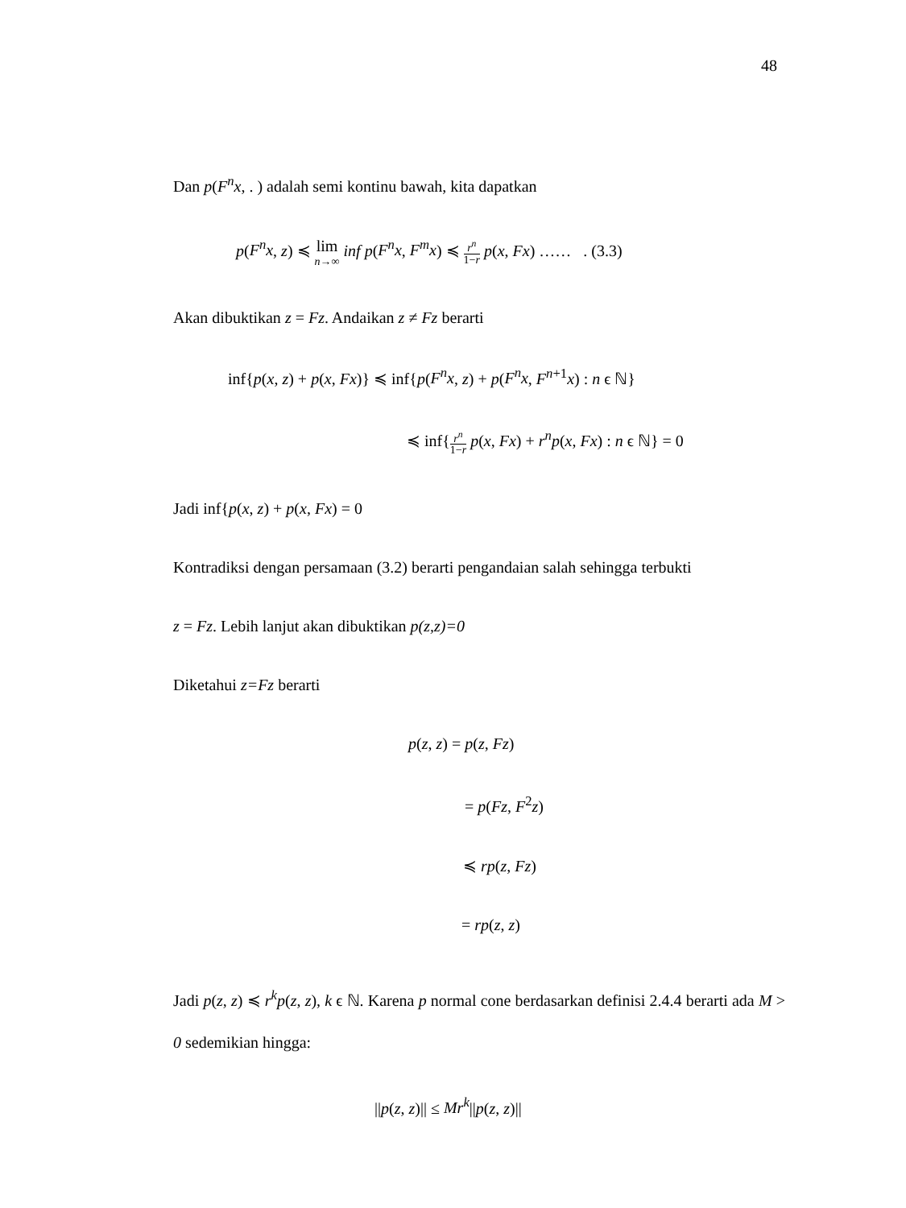48
Dan p(F<sup>n</sup>x, . ) adalah semi kontinu bawah, kita dapatkan
p(F<sup>n</sup>x, z) ≼ lim n→∞ inf p(F<sup>n</sup>x, F<sup>m</sup>x) ≼ r<sup>n</sup> 1−r p(x, Fx) …… . (3.3)
Akan dibuktikan z = Fz. Andaikan z ≠ Fz berarti
inf{p(x, z) + p(x, Fx)} ≼ inf{p(F<sup>n</sup>x, z) + p(F<sup>n</sup>x, F<sup>n+1</sup>x) : n ϵ ℕ}
≼ inf{r<sup>n</sup> 1−r p(x, Fx) + r<sup>n</sup>p(x, Fx) : n ϵ ℕ} = 0
Jadi inf{p(x, z) + p(x, Fx) = 0
Kontradiksi dengan persamaan (3.2) berarti pengandaian salah sehingga terbukti
z = Fz. Lebih lanjut akan dibuktikan p(z,z)=0
Diketahui z=Fz berarti
p(z, z) = p(z, Fz)
= p(Fz, F<sup>2</sup>z)
≼ rp(z, Fz)
= rp(z, z)
Jadi p(z, z) ≼ r<sup>k</sup>p(z, z), k ϵ ℕ. Karena p normal cone berdasarkan definisi 2.4.4 berarti ada M > 0 sedemikian hingga:
||p(z, z)|| ≤ Mr<sup>k</sup>||p(z, z)||